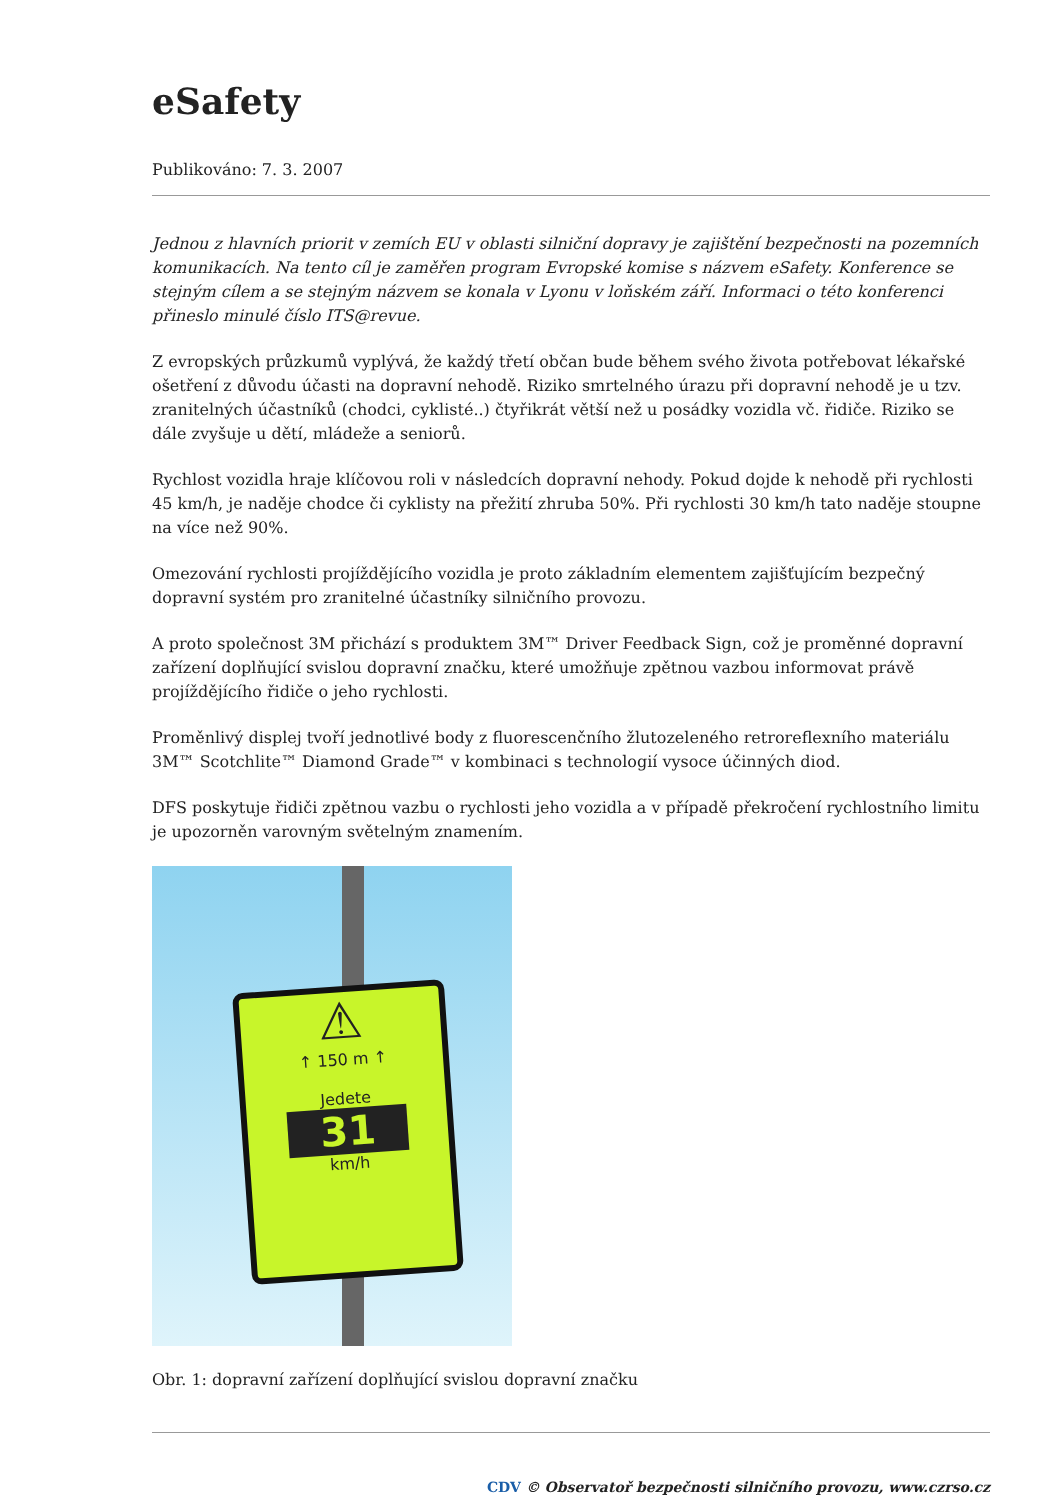eSafety
Publikováno: 7. 3. 2007
Jednou z hlavních priorit v zemích EU v oblasti silniční dopravy je zajištění bezpečnosti na pozemních komunikacích. Na tento cíl je zaměřen program Evropské komise s názvem eSafety. Konference se stejným cílem a se stejným názvem se konala v Lyonu v loňském září. Informaci o této konferenci přineslo minulé číslo ITS@revue.
Z evropských průzkumů vyplývá, že každý třetí občan bude během svého života potřebovat lékařské ošetření z důvodu účasti na dopravní nehodě. Riziko smrtelného úrazu při dopravní nehodě je u tzv. zranitelných účastníků (chodci, cyklisté..) čtyřikrát větší než u posádky vozidla vč. řidiče. Riziko se dále zvyšuje u dětí, mládeže a seniorů.
Rychlost vozidla hraje klíčovou roli v následcích dopravní nehody. Pokud dojde k nehodě při rychlosti 45 km/h, je naděje chodce či cyklisty na přežití zhruba 50%. Při rychlosti 30 km/h tato naděje stoupne na více než 90%.
Omezování rychlosti projíždějícího vozidla je proto základním elementem zajišťujícím bezpečný dopravní systém pro zranitelné účastníky silničního provozu.
A proto společnost 3M přichází s produktem 3M™ Driver Feedback Sign, což je proměnné dopravní zařízení doplňující svislou dopravní značku, které umožňuje zpětnou vazbou informovat právě projíždějícího řidiče o jeho rychlosti.
Proměnlivý displej tvoří jednotlivé body z fluorescenčního žlutozeleného retroreflexního materiálu 3M™ Scotchlite™ Diamond Grade™ v kombinaci s technologií vysoce účinných diod.
DFS poskytuje řidiči zpětnou vazbu o rychlosti jeho vozidla a v případě překročení rychlostního limitu je upozorněn varovným světelným znamením.
⚠
↑ 150 m ↑
Jedete
31
km/h
Obr. 1: dopravní zařízení doplňující svislou dopravní značku
CDV © Observatoř bezpečnosti silničního provozu, www.czrso.cz